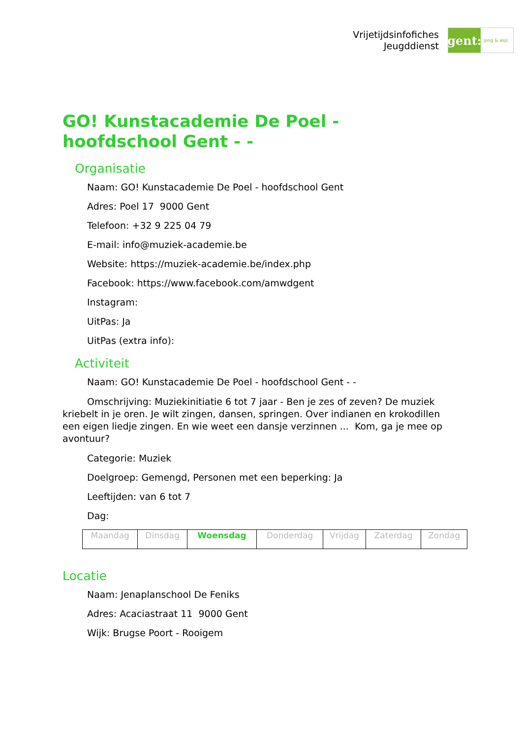Vrijetijdsinfofiches
Jeugddienst
gent:
jong & wijs
GO! Kunstacademie De Poel - hoofdschool Gent - -
Organisatie
Naam: GO! Kunstacademie De Poel - hoofdschool Gent
Adres: Poel 17 9000 Gent
Telefoon: +32 9 225 04 79
E-mail: info@muziek-academie.be
Website: https://muziek-academie.be/index.php
Facebook: https://www.facebook.com/amwdgent
Instagram:
UitPas: Ja
UitPas (extra info):
Activiteit
Naam: GO! Kunstacademie De Poel - hoofdschool Gent - -
Omschrijving: Muziekinitiatie 6 tot 7 jaar - Ben je zes of zeven? De muziek kriebelt in je oren. Je wilt zingen, dansen, springen. Over indianen en krokodillen een eigen liedje zingen. En wie weet een dansje verzinnen ... Kom, ga je mee op avontuur?
Categorie: Muziek
Doelgroep: Gemengd, Personen met een beperking: Ja
Leeftijden: van 6 tot 7
Dag:
| Maandag | Dinsdag | Woensdag | Donderdag | Vrijdag | Zaterdag | Zondag |
Locatie
Naam: Jenaplanschool De Feniks
Adres: Acaciastraat 11 9000 Gent
Wijk: Brugse Poort - Rooigem